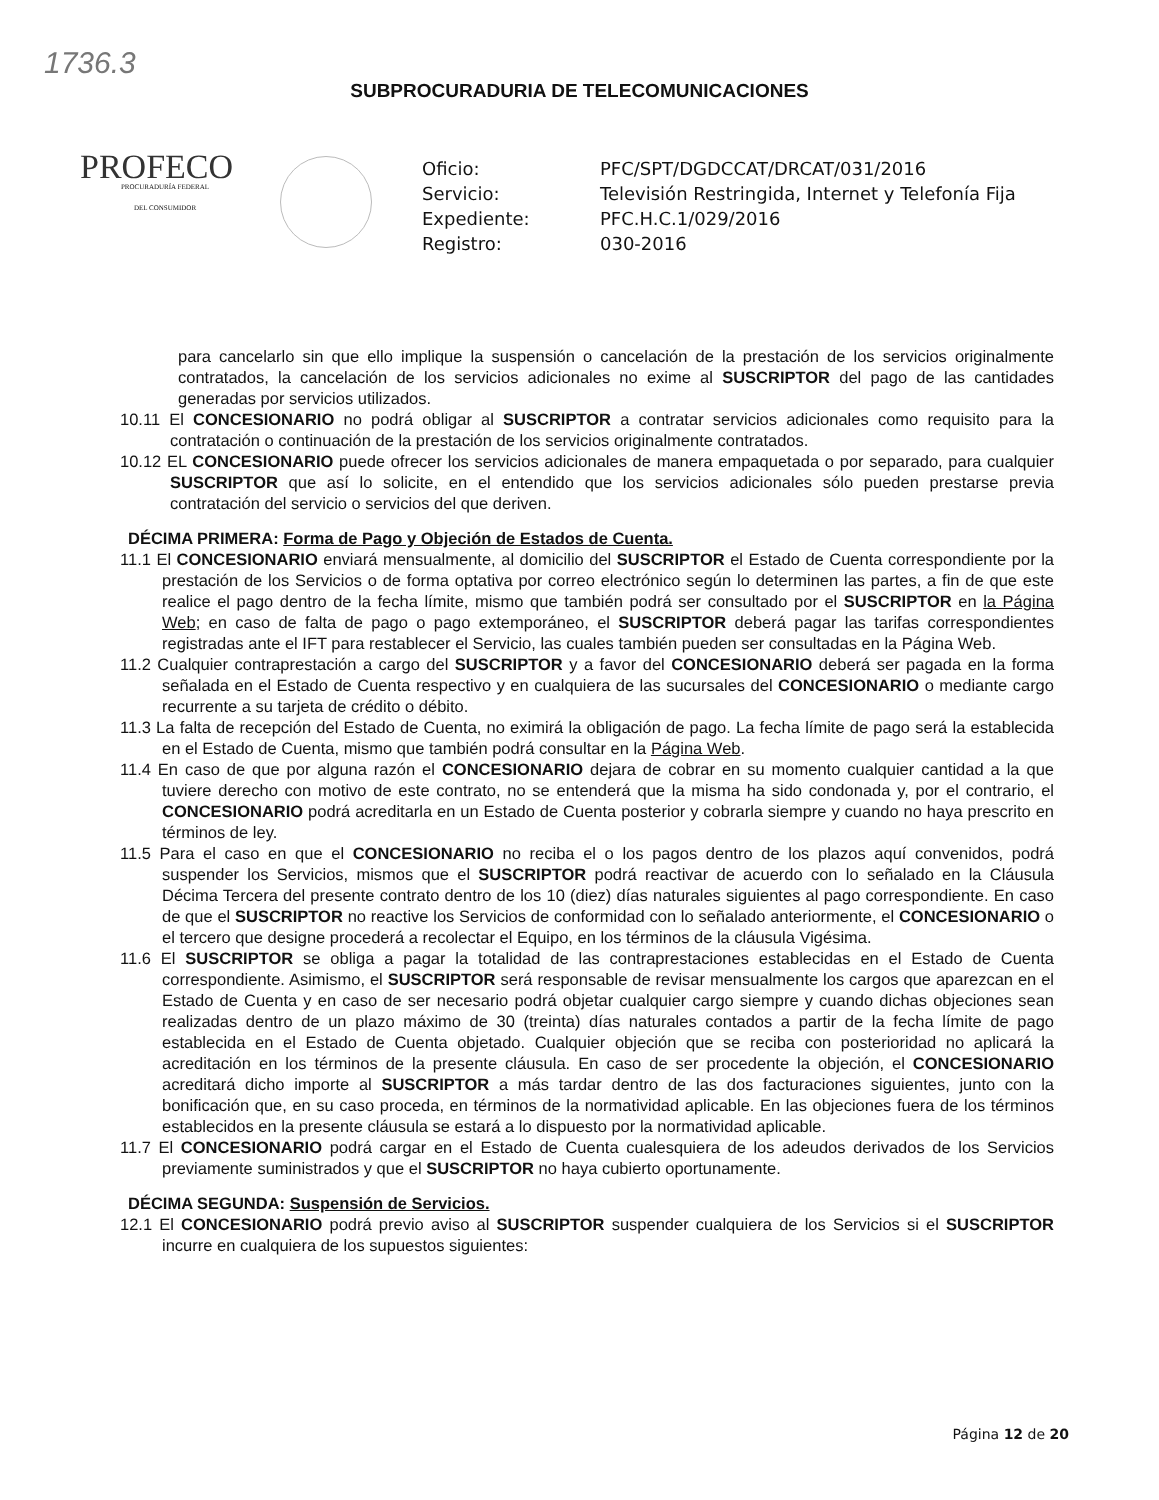1736.3
SUBPROCURADURIA DE TELECOMUNICACIONES
PROFECO
PROCURADURÍA FEDERAL
DEL CONSUMIDOR
Oficio:
PFC/SPT/DGDCCAT/DRCAT/031/2016
Servicio:
Televisión Restringida, Internet y Telefonía Fija
Expediente:
PFC.H.C.1/029/2016
Registro:
030-2016
para cancelarlo sin que ello implique la suspensión o cancelación de la prestación de los servicios originalmente contratados, la cancelación de los servicios adicionales no exime al SUSCRIPTOR del pago de las cantidades generadas por servicios utilizados.
10.11 El CONCESIONARIO no podrá obligar al SUSCRIPTOR a contratar servicios adicionales como requisito para la contratación o continuación de la prestación de los servicios originalmente contratados.
10.12 EL CONCESIONARIO puede ofrecer los servicios adicionales de manera empaquetada o por separado, para cualquier SUSCRIPTOR que así lo solicite, en el entendido que los servicios adicionales sólo pueden prestarse previa contratación del servicio o servicios del que deriven.
DÉCIMA PRIMERA: Forma de Pago y Objeción de Estados de Cuenta.
11.1 El CONCESIONARIO enviará mensualmente, al domicilio del SUSCRIPTOR el Estado de Cuenta correspondiente por la prestación de los Servicios o de forma optativa por correo electrónico según lo determinen las partes, a fin de que este realice el pago dentro de la fecha límite, mismo que también podrá ser consultado por el SUSCRIPTOR en la Página Web; en caso de falta de pago o pago extemporáneo, el SUSCRIPTOR deberá pagar las tarifas correspondientes registradas ante el IFT para restablecer el Servicio, las cuales también pueden ser consultadas en la Página Web.
11.2 Cualquier contraprestación a cargo del SUSCRIPTOR y a favor del CONCESIONARIO deberá ser pagada en la forma señalada en el Estado de Cuenta respectivo y en cualquiera de las sucursales del CONCESIONARIO o mediante cargo recurrente a su tarjeta de crédito o débito.
11.3 La falta de recepción del Estado de Cuenta, no eximirá la obligación de pago. La fecha límite de pago será la establecida en el Estado de Cuenta, mismo que también podrá consultar en la Página Web.
11.4 En caso de que por alguna razón el CONCESIONARIO dejara de cobrar en su momento cualquier cantidad a la que tuviere derecho con motivo de este contrato, no se entenderá que la misma ha sido condonada y, por el contrario, el CONCESIONARIO podrá acreditarla en un Estado de Cuenta posterior y cobrarla siempre y cuando no haya prescrito en términos de ley.
11.5 Para el caso en que el CONCESIONARIO no reciba el o los pagos dentro de los plazos aquí convenidos, podrá suspender los Servicios, mismos que el SUSCRIPTOR podrá reactivar de acuerdo con lo señalado en la Cláusula Décima Tercera del presente contrato dentro de los 10 (diez) días naturales siguientes al pago correspondiente. En caso de que el SUSCRIPTOR no reactive los Servicios de conformidad con lo señalado anteriormente, el CONCESIONARIO o el tercero que designe procederá a recolectar el Equipo, en los términos de la cláusula Vigésima.
11.6 El SUSCRIPTOR se obliga a pagar la totalidad de las contraprestaciones establecidas en el Estado de Cuenta correspondiente. Asimismo, el SUSCRIPTOR será responsable de revisar mensualmente los cargos que aparezcan en el Estado de Cuenta y en caso de ser necesario podrá objetar cualquier cargo siempre y cuando dichas objeciones sean realizadas dentro de un plazo máximo de 30 (treinta) días naturales contados a partir de la fecha límite de pago establecida en el Estado de Cuenta objetado. Cualquier objeción que se reciba con posterioridad no aplicará la acreditación en los términos de la presente cláusula. En caso de ser procedente la objeción, el CONCESIONARIO acreditará dicho importe al SUSCRIPTOR a más tardar dentro de las dos facturaciones siguientes, junto con la bonificación que, en su caso proceda, en términos de la normatividad aplicable. En las objeciones fuera de los términos establecidos en la presente cláusula se estará a lo dispuesto por la normatividad aplicable.
11.7 El CONCESIONARIO podrá cargar en el Estado de Cuenta cualesquiera de los adeudos derivados de los Servicios previamente suministrados y que el SUSCRIPTOR no haya cubierto oportunamente.
DÉCIMA SEGUNDA: Suspensión de Servicios.
12.1 El CONCESIONARIO podrá previo aviso al SUSCRIPTOR suspender cualquiera de los Servicios si el SUSCRIPTOR incurre en cualquiera de los supuestos siguientes:
Página 12 de 20